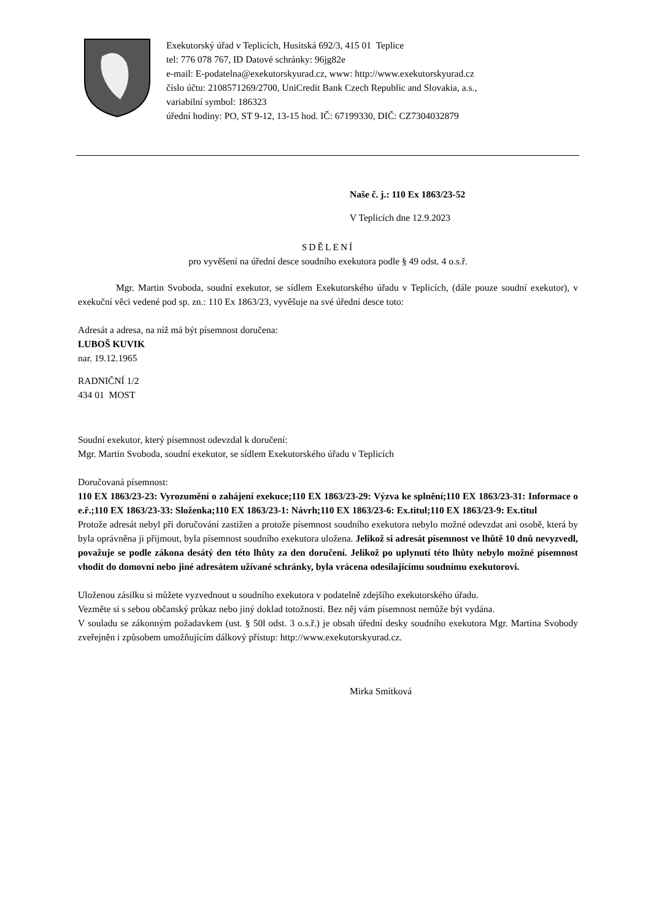Exekutorský úřad v Teplicích, Husitská 692/3, 415 01 Teplice
tel: 776 078 767, ID Datové schránky: 96jg82e
e-mail: E-podatelna@exekutorskyurad.cz, www: http://www.exekutorskyurad.cz
číslo účtu: 2108571269/2700, UniCredit Bank Czech Republic and Slovakia, a.s.,
variabilní symbol: 186323
úřední hodiny: PO, ST 9-12, 13-15 hod. IČ: 67199330, DIČ: CZ7304032879
Naše č. j.: 110 Ex 1863/23-52
V Teplicích dne 12.9.2023
SDĚLENÍ
pro vyvěšení na úřední desce soudního exekutora podle § 49 odst. 4 o.s.ř.
Mgr. Martin Svoboda, soudní exekutor, se sídlem Exekutorského úřadu v Teplicích, (dále pouze soudní exekutor), v exekuční věci vedené pod sp. zn.: 110 Ex 1863/23, vyvěšuje na své úřední desce toto:
Adresát a adresa, na níž má být písemnost doručena:
LUBOŠ KUVIK
nar. 19.12.1965
RADNIČNÍ 1/2
434 01 MOST
Soudní exekutor, který písemnost odevzdal k doručení:
Mgr. Martin Svoboda, soudní exekutor, se sídlem Exekutorského úřadu v Teplicích
Doručovaná písemnost:
110 EX 1863/23-23: Vyrozumění o zahájení exekuce;110 EX 1863/23-29: Výzva ke splnění;110 EX 1863/23-31: Informace o e.ř.;110 EX 1863/23-33: Složenka;110 EX 1863/23-1: Návrh;110 EX 1863/23-6: Ex.titul;110 EX 1863/23-9: Ex.titul
Protože adresát nebyl při doručování zastižen a protože písemnost soudního exekutora nebylo možné odevzdat ani osobě, která by byla oprávněna ji přijmout, byla písemnost soudního exekutora uložena. Jelikož si adresát písemnost ve lhůtě 10 dnů nevyzvedl, považuje se podle zákona desátý den této lhůty za den doručení. Jelikož po uplynutí této lhůty nebylo možné písemnost vhodit do domovní nebo jiné adresátem užívané schránky, byla vrácena odesílajícímu soudnímu exekutorovi.
Uloženou zásilku si můžete vyzvednout u soudního exekutora v podatelně zdejšího exekutorského úřadu.
Vezměte si s sebou občanský průkaz nebo jiný doklad totožnosti. Bez něj vám písemnost nemůže být vydána.
V souladu se zákonným požadavkem (ust. § 50l odst. 3 o.s.ř.) je obsah úřední desky soudního exekutora Mgr. Martina Svobody zveřejněn i způsobem umožňujícím dálkový přístup: http://www.exekutorskyurad.cz.
Mirka Smítková